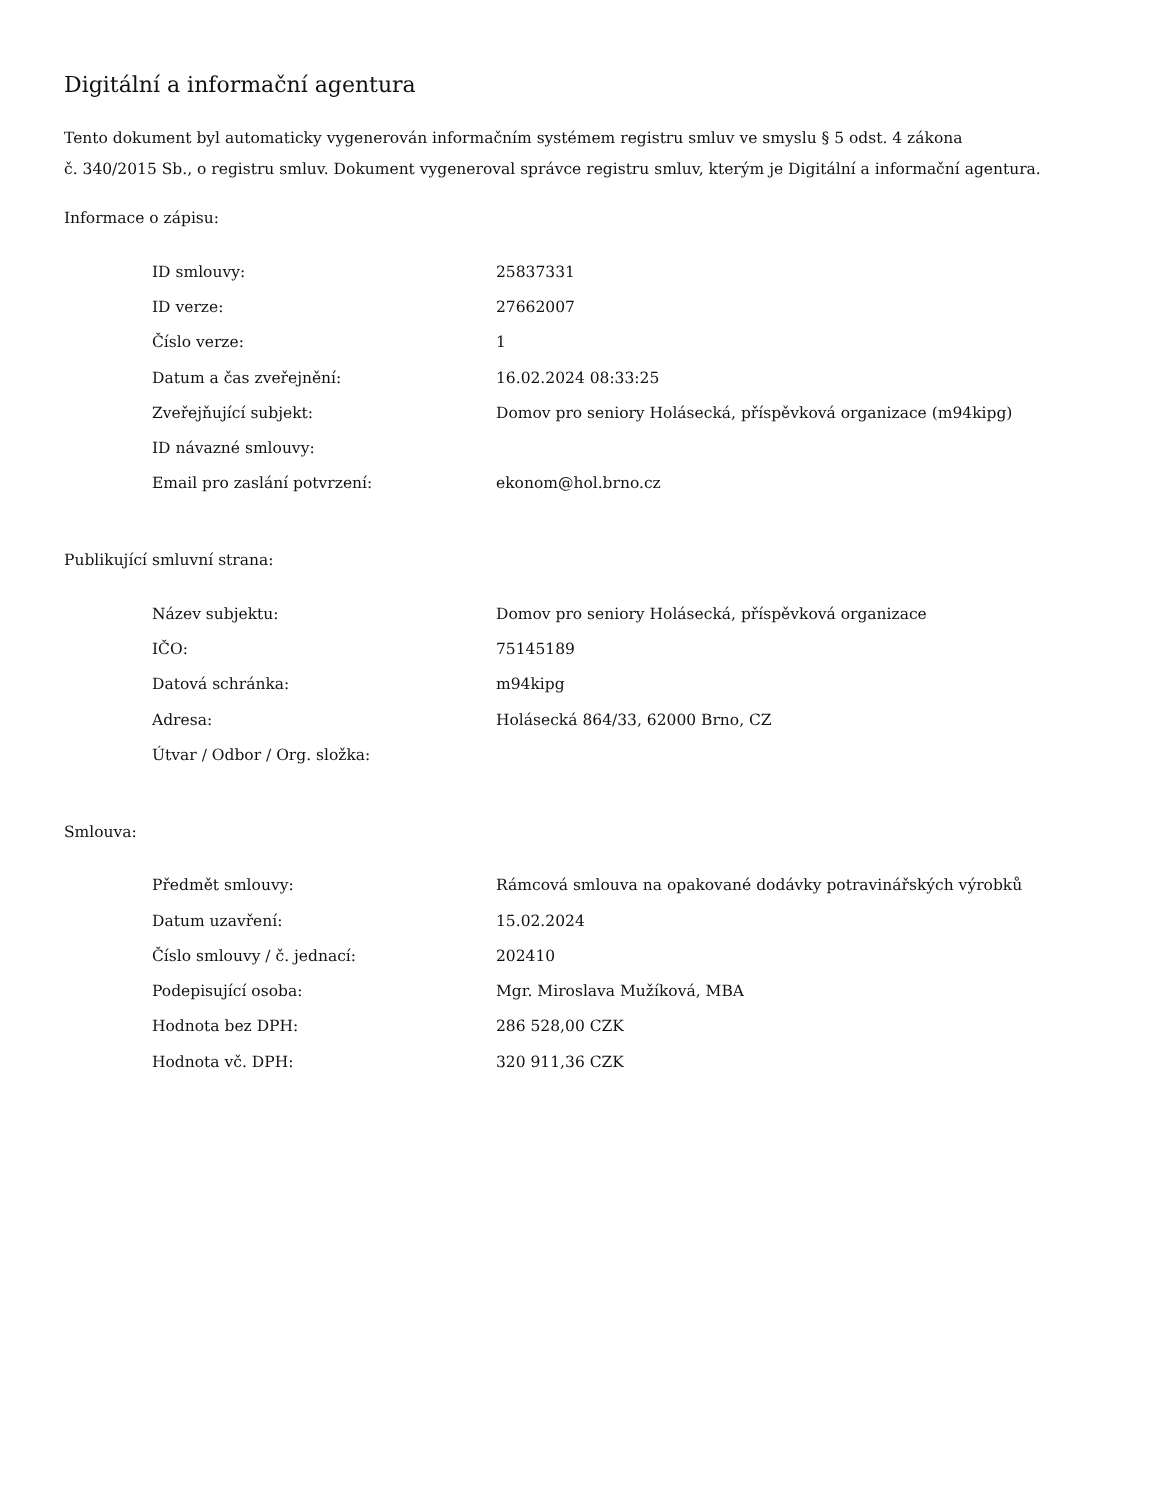Digitální a informační agentura
Tento dokument byl automaticky vygenerován informačním systémem registru smluv ve smyslu § 5 odst. 4 zákona
č. 340/2015 Sb., o registru smluv. Dokument vygeneroval správce registru smluv, kterým je Digitální a informační agentura.
Informace o zápisu:
| ID smlouvy: | 25837331 |
| ID verze: | 27662007 |
| Číslo verze: | 1 |
| Datum a čas zveřejnění: | 16.02.2024 08:33:25 |
| Zveřejňující subjekt: | Domov pro seniory Holásecká, příspěvková organizace (m94kipg) |
| ID návazné smlouvy: | |
| Email pro zaslání potvrzení: | ekonom@hol.brno.cz |
Publikující smluvní strana:
| Název subjektu: | Domov pro seniory Holásecká, příspěvková organizace |
| IČO: | 75145189 |
| Datová schránka: | m94kipg |
| Adresa: | Holásecká 864/33, 62000 Brno, CZ |
| Útvar / Odbor / Org. složka: | |
Smlouva:
| Předmět smlouvy: | Rámcová smlouva na opakované dodávky potravinářských výrobků |
| Datum uzavření: | 15.02.2024 |
| Číslo smlouvy / č. jednací: | 202410 |
| Podepisující osoba: | Mgr. Miroslava Mužíková, MBA |
| Hodnota bez DPH: | 286 528,00 CZK |
| Hodnota vč. DPH: | 320 911,36 CZK |